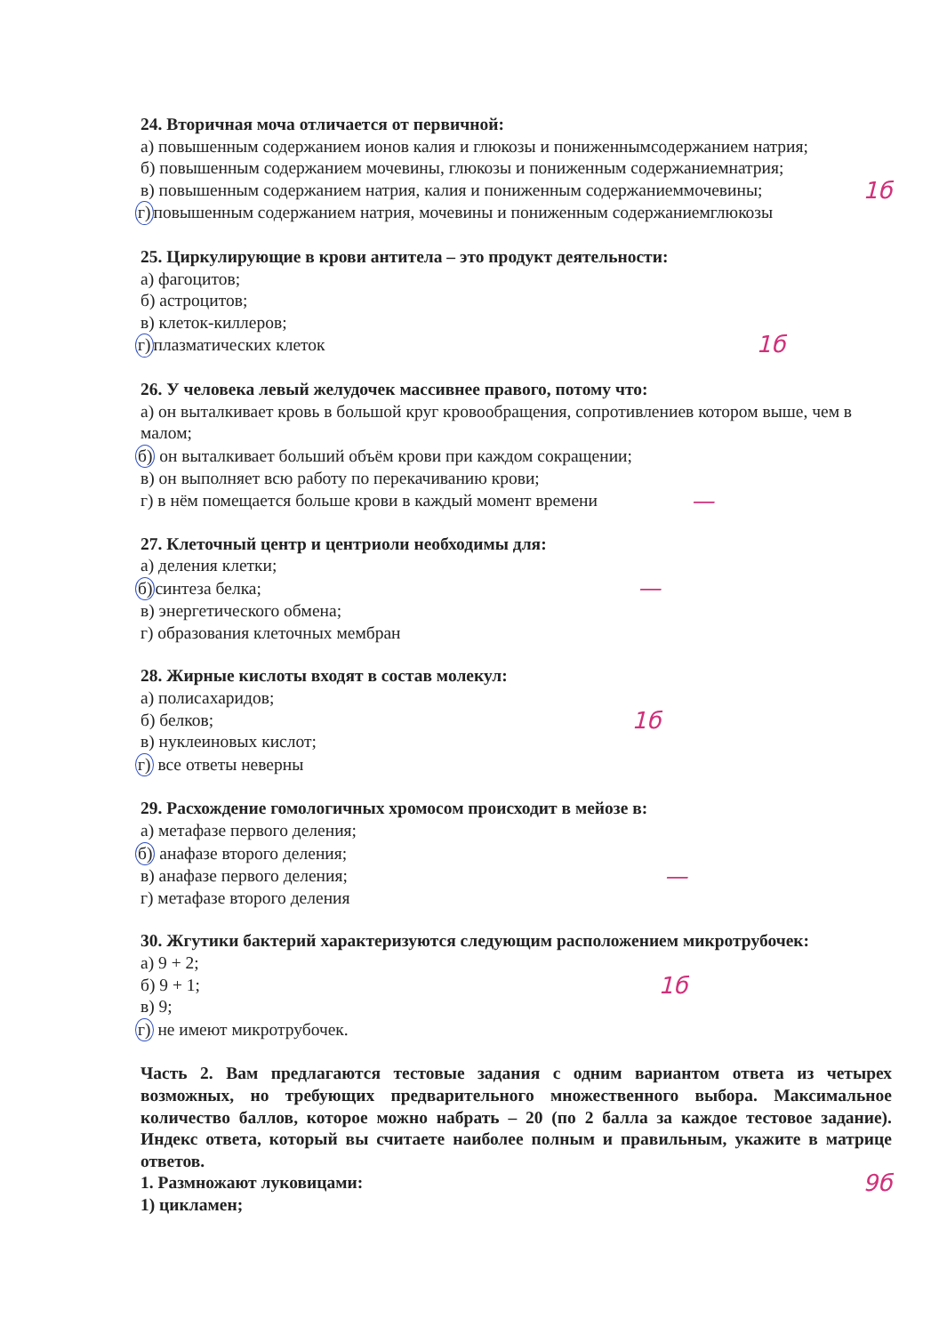24. Вторичная моча отличается от первичной:
а) повышенным содержанием ионов калия и глюкозы и пониженнымсодержанием натрия;
б) повышенным содержанием мочевины, глюкозы и пониженным содержаниемнатрия;
в) повышенным содержанием натрия, калия и пониженным содержаниеммочевины;
1б
г) повышенным содержанием натрия, мочевины и пониженным содержаниемглюкозы
25. Циркулирующие в крови антитела – это продукт деятельности:
а) фагоцитов;
б) астроцитов;
в) клеток-киллеров;
г) плазматических клеток
1б
26. У человека левый желудочек массивнее правого, потому что:
а) он выталкивает кровь в большой круг кровообращения, сопротивлениев котором выше, чем в малом;
б) он выталкивает больший объём крови при каждом сокращении;
в) он выполняет всю работу по перекачиванию крови;
г) в нём помещается больше крови в каждый момент времени
—
27. Клеточный центр и центриоли необходимы для:
а) деления клетки;
б) синтеза белка;
—
в) энергетического обмена;
г) образования клеточных мембран
28. Жирные кислоты входят в состав молекул:
а) полисахаридов;
б) белков;
1б
в) нуклеиновых кислот;
г) все ответы неверны
29. Расхождение гомологичных хромосом происходит в мейозе в:
а) метафазе первого деления;
б) анафазе второго деления;
в) анафазе первого деления;
—
г) метафазе второго деления
30. Жгутики бактерий характеризуются следующим расположением микротрубочек:
а) 9 + 2;
б) 9 + 1;
1б
в) 9;
г) не имеют микротрубочек.
Часть 2. Вам предлагаются тестовые задания с одним вариантом ответа из четырех возможных, но требующих предварительного множественного выбора. Максимальное количество баллов, которое можно набрать – 20 (по 2 балла за каждое тестовое задание). Индекс ответа, который вы считаете наиболее полным и правильным, укажите в матрице ответов.
1. Размножают луковицами:
9б
1) цикламен;